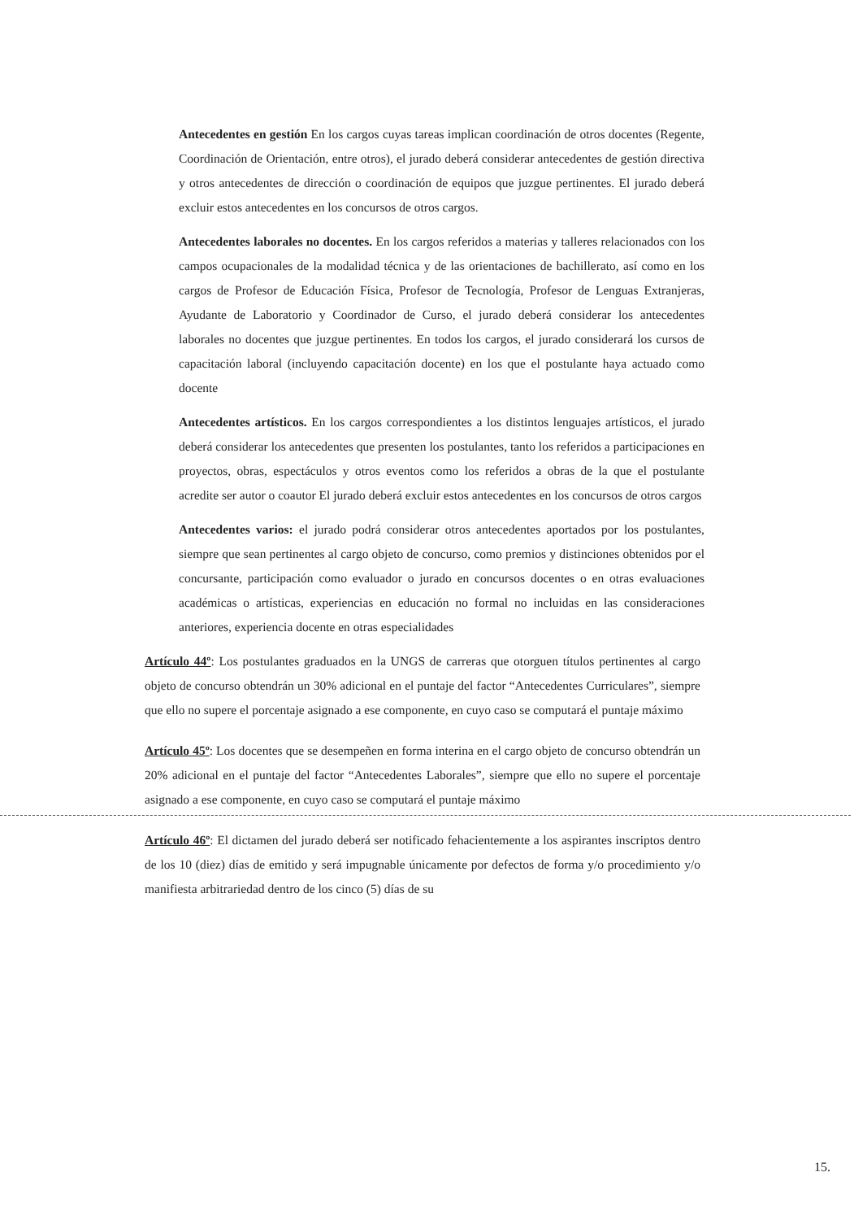Antecedentes en gestión En los cargos cuyas tareas implican coordinación de otros docentes (Regente, Coordinación de Orientación, entre otros), el jurado deberá considerar antecedentes de gestión directiva y otros antecedentes de dirección o coordinación de equipos que juzgue pertinentes. El jurado deberá excluir estos antecedentes en los concursos de otros cargos.
Antecedentes laborales no docentes. En los cargos referidos a materias y talleres relacionados con los campos ocupacionales de la modalidad técnica y de las orientaciones de bachillerato, así como en los cargos de Profesor de Educación Física, Profesor de Tecnología, Profesor de Lenguas Extranjeras, Ayudante de Laboratorio y Coordinador de Curso, el jurado deberá considerar los antecedentes laborales no docentes que juzgue pertinentes. En todos los cargos, el jurado considerará los cursos de capacitación laboral (incluyendo capacitación docente) en los que el postulante haya actuado como docente
Antecedentes artísticos. En los cargos correspondientes a los distintos lenguajes artísticos, el jurado deberá considerar los antecedentes que presenten los postulantes, tanto los referidos a participaciones en proyectos, obras, espectáculos y otros eventos como los referidos a obras de la que el postulante acredite ser autor o coautor El jurado deberá excluir estos antecedentes en los concursos de otros cargos
Antecedentes varios: el jurado podrá considerar otros antecedentes aportados por los postulantes, siempre que sean pertinentes al cargo objeto de concurso, como premios y distinciones obtenidos por el concursante, participación como evaluador o jurado en concursos docentes o en otras evaluaciones académicas o artísticas, experiencias en educación no formal no incluidas en las consideraciones anteriores, experiencia docente en otras especialidades
Artículo 44º: Los postulantes graduados en la UNGS de carreras que otorguen títulos pertinentes al cargo objeto de concurso obtendrán un 30% adicional en el puntaje del factor “Antecedentes Curriculares”, siempre que ello no supere el porcentaje asignado a ese componente, en cuyo caso se computará el puntaje máximo
Artículo 45º: Los docentes que se desempeñen en forma interina en el cargo objeto de concurso obtendrán un 20% adicional en el puntaje del factor “Antecedentes Laborales”, siempre que ello no supere el porcentaje asignado a ese componente, en cuyo caso se computará el puntaje máximo
Artículo 46º: El dictamen del jurado deberá ser notificado fehacientemente a los aspirantes inscriptos dentro de los 10 (diez) días de emitido y será impugnable únicamente por defectos de forma y/o procedimiento y/o manifiesta arbitrariedad dentro de los cinco (5) días de su
15.